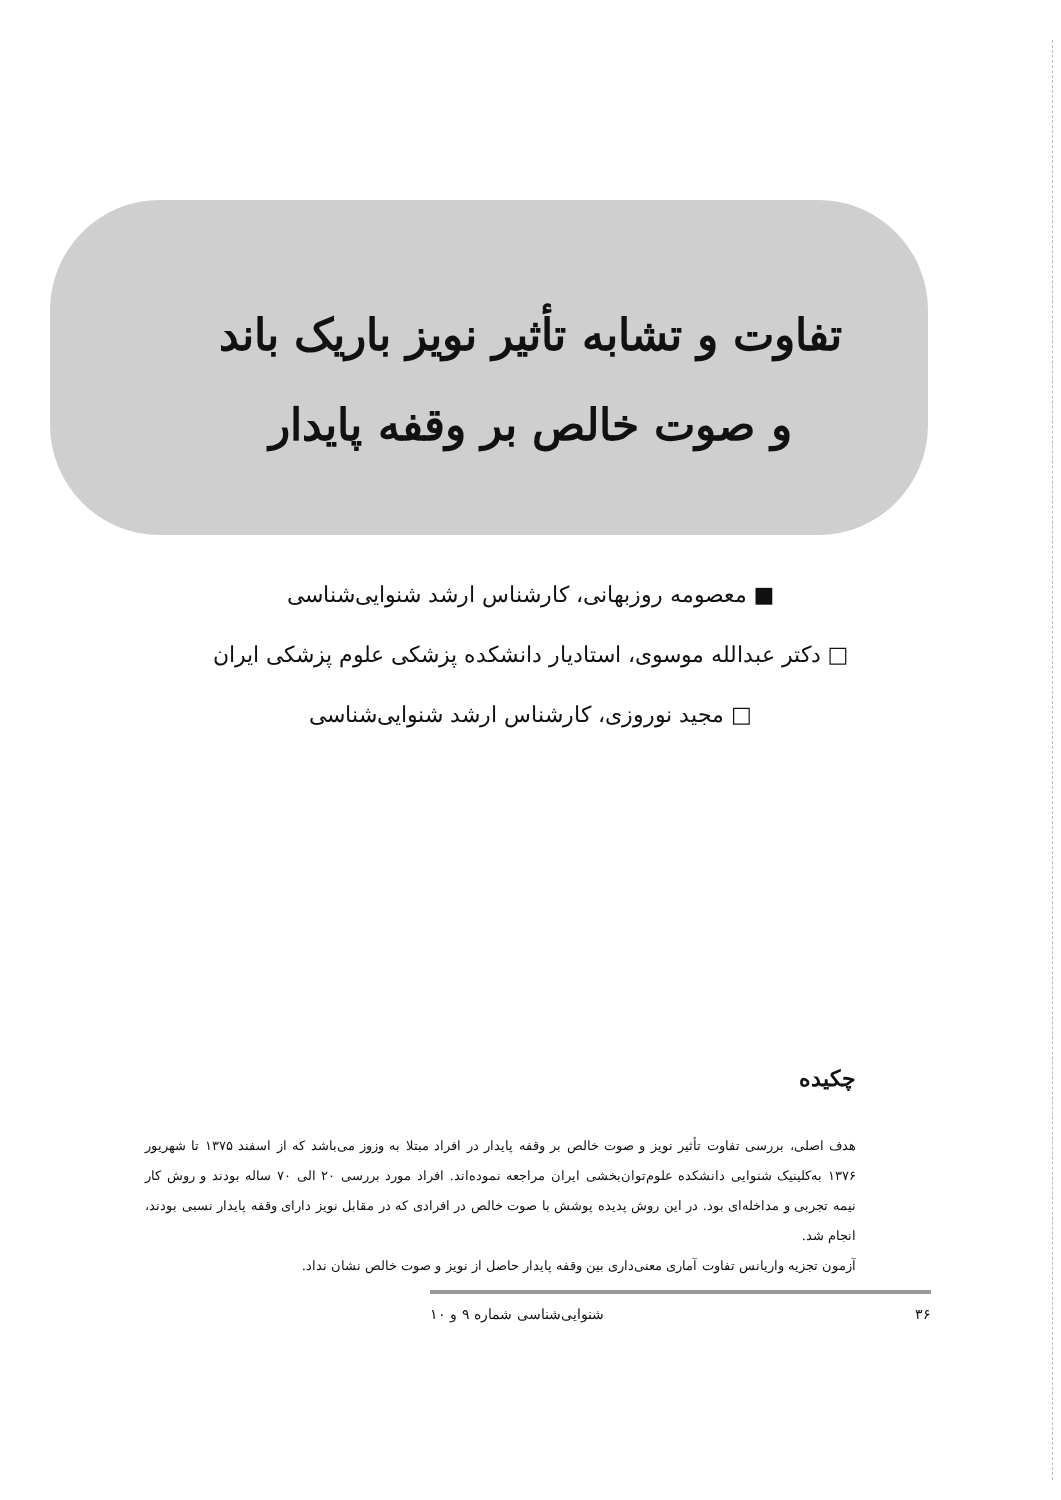تفاوت و تشابه تأثیر نویز باریک باند
و صوت خالص بر وقفه پایدار
■ معصومه روزبهانی، کارشناس ارشد شنوایی‌شناسی
□ دکتر عبدالله موسوی، استادیار دانشکده پزشکی علوم پزشکی ایران
□ مجید نوروزی، کارشناس ارشد شنوایی‌شناسی
چکیده
هدف اصلی، بررسی تفاوت تأثیر نویز و صوت خالص بر وقفه پایدار در افراد مبتلا به وزوز می‌باشد که از اسفند ۱۳۷۵ تا شهریور ۱۳۷۶ به‌کلینیک شنوایی دانشکده علوم‌توان‌بخشی ایران مراجعه نموده‌اند. افراد مورد بررسی ۲۰ الی ۷۰ ساله بودند و روش کار نیمه تجربی و مداخله‌ای بود. در این روش پدیده پوشش با صوت خالص در افرادی که در مقابل نویز دارای وقفه پایدار نسبی بودند، انجام شد.
آزمون تجزیه واریانس تفاوت آماری معنی‌داری بین وقفه پایدار حاصل از نویز و صوت خالص نشان نداد.
۳۶ شنوایی‌شناسی شماره ۹ و ۱۰